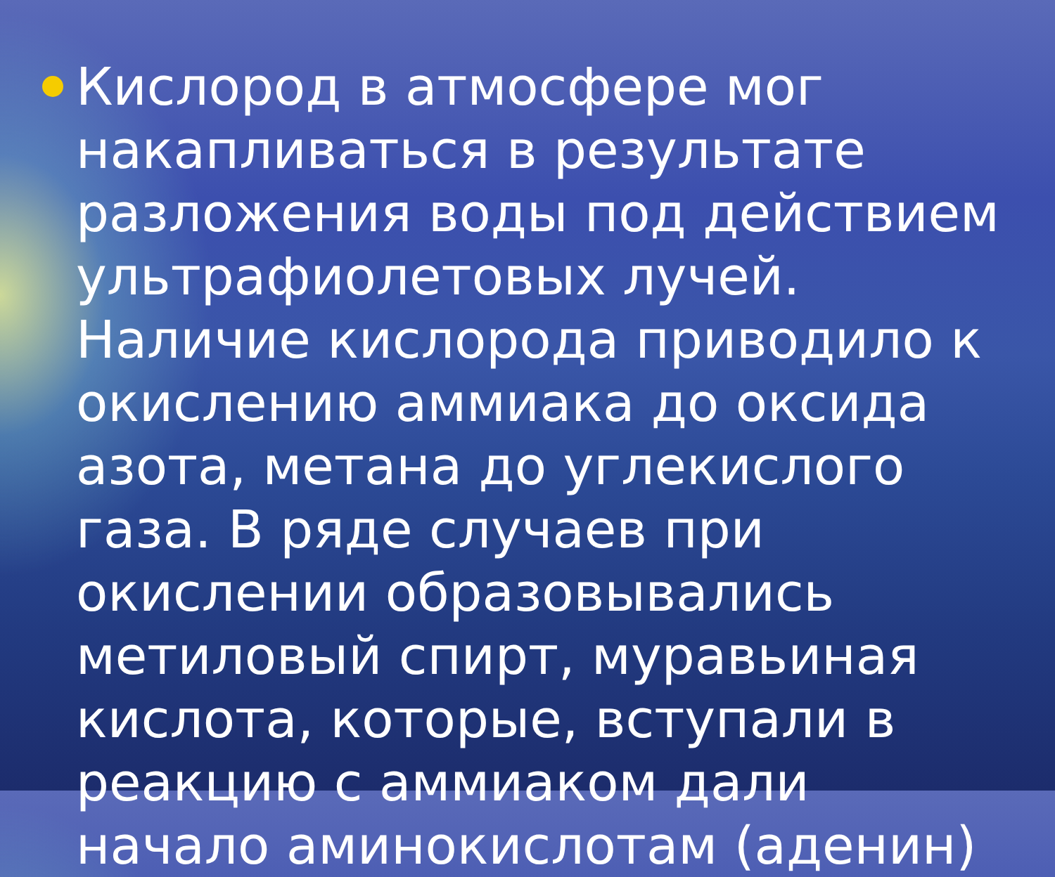Кислород в атмосфере мог накапливаться в результате разложения воды под действием ультрафиолетовых лучей. Наличие кислорода приводило к окислению аммиака до оксида азота, метана до углекислого газа. В ряде случаев при окислении образовывались метиловый спирт, муравьиная кислота, которые, вступали в реакцию с аммиаком дали начало аминокислотам (аденин)